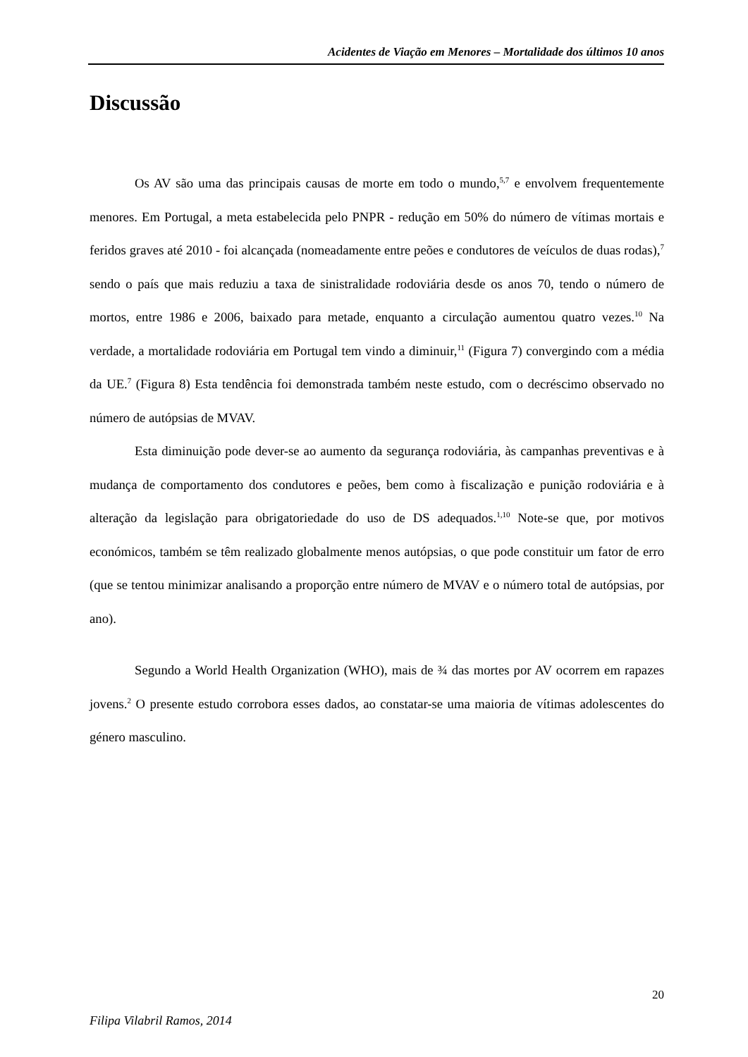Acidentes de Viação em Menores – Mortalidade dos últimos 10 anos
Discussão
Os AV são uma das principais causas de morte em todo o mundo,<sup>5,7</sup> e envolvem frequentemente menores. Em Portugal, a meta estabelecida pelo PNPR - redução em 50% do número de vítimas mortais e feridos graves até 2010 - foi alcançada (nomeadamente entre peões e condutores de veículos de duas rodas),<sup>7</sup> sendo o país que mais reduziu a taxa de sinistralidade rodoviária desde os anos 70, tendo o número de mortos, entre 1986 e 2006, baixado para metade, enquanto a circulação aumentou quatro vezes.<sup>10</sup> Na verdade, a mortalidade rodoviária em Portugal tem vindo a diminuir,<sup>11</sup> (Figura 7) convergindo com a média da UE.<sup>7</sup> (Figura 8) Esta tendência foi demonstrada também neste estudo, com o decréscimo observado no número de autópsias de MVAV.
Esta diminuição pode dever-se ao aumento da segurança rodoviária, às campanhas preventivas e à mudança de comportamento dos condutores e peões, bem como à fiscalização e punição rodoviária e à alteração da legislação para obrigatoriedade do uso de DS adequados.<sup>1,10</sup> Note-se que, por motivos económicos, também se têm realizado globalmente menos autópsias, o que pode constituir um fator de erro (que se tentou minimizar analisando a proporção entre número de MVAV e o número total de autópsias, por ano).
Segundo a World Health Organization (WHO), mais de ¾ das mortes por AV ocorrem em rapazes jovens.<sup>2</sup> O presente estudo corrobora esses dados, ao constatar-se uma maioria de vítimas adolescentes do género masculino.
20
Filipa Vilabril Ramos, 2014